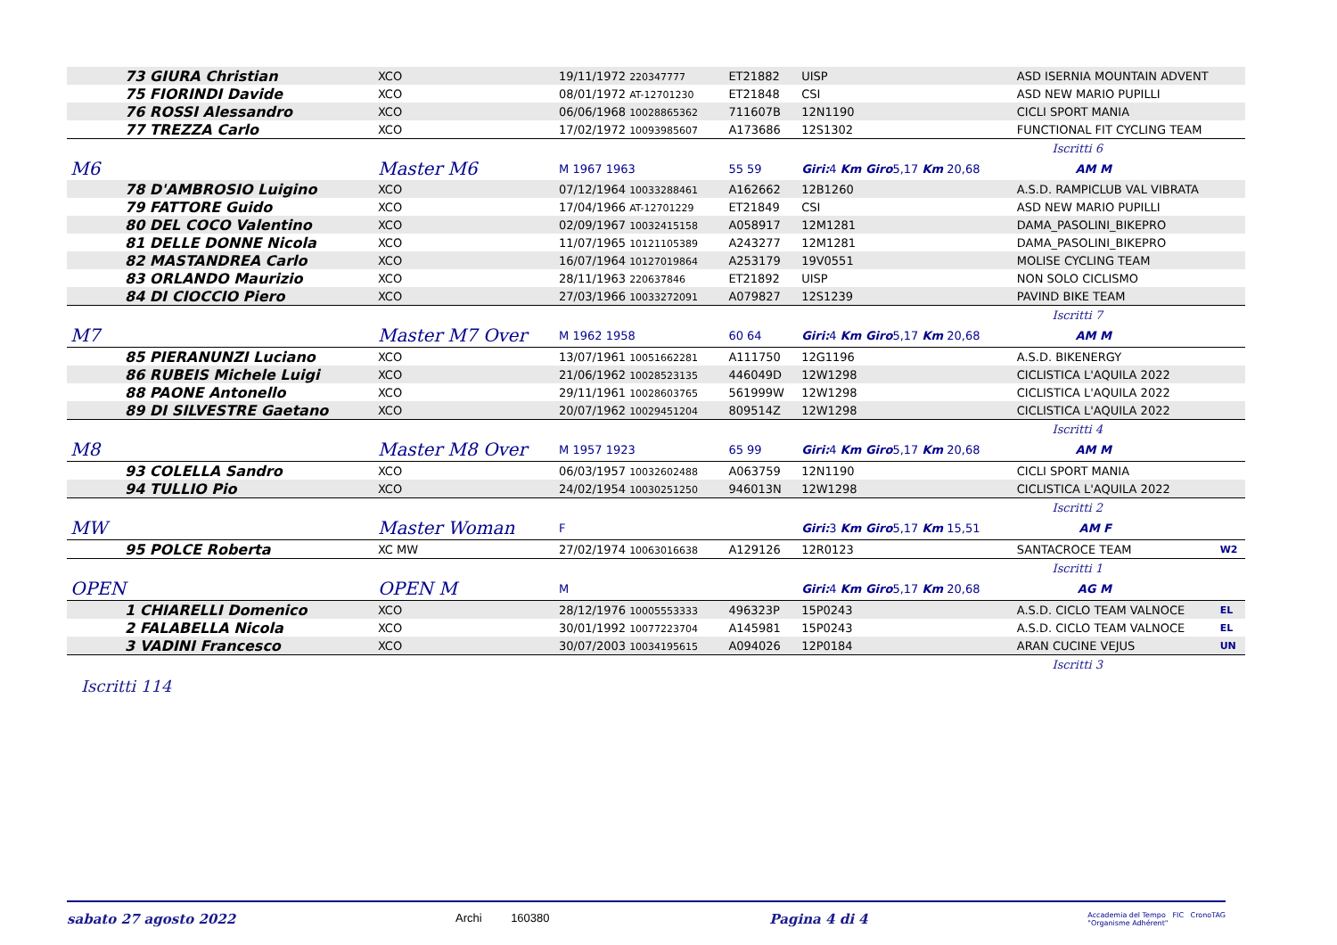| 73 GIURA Christian | | XCO | 19/11/1972 220347777 | ET21882 | UISP | ASD ISERNIA MOUNTAIN ADVENT | |
| 75 FIORINDI Davide | | XCO | 08/01/1972 AT-12701230 | ET21848 | CSI | ASD NEW MARIO PUPILLI | |
| 76 ROSSI Alessandro | | XCO | 06/06/1968 10028865362 | 711607B | 12N1190 | CICLI SPORT MANIA | |
| 77 TREZZA Carlo | | XCO | 17/02/1972 10093985607 | A173686 | 12S1302 | FUNCTIONAL FIT CYCLING TEAM | |
| Iscritti 6 | | | | | | | |
| M6 | Master M6 | | M 1967 1963 | 55 59 | Giri: 4 Km Giro 5,17 Km 20,68 | AM M | |
| 78 D'AMBROSIO Luigino | | XCO | 07/12/1964 10033288461 | A162662 | 12B1260 | A.S.D. RAMPICLUB VAL VIBRATA | |
| 79 FATTORE Guido | | XCO | 17/04/1966 AT-12701229 | ET21849 | CSI | ASD NEW MARIO PUPILLI | |
| 80 DEL COCO Valentino | | XCO | 02/09/1967 10032415158 | A058917 | 12M1281 | DAMA_PASOLINI_BIKEPRO | |
| 81 DELLE DONNE Nicola | | XCO | 11/07/1965 10121105389 | A243277 | 12M1281 | DAMA_PASOLINI_BIKEPRO | |
| 82 MASTANDREA Carlo | | XCO | 16/07/1964 10127019864 | A253179 | 19V0551 | MOLISE CYCLING TEAM | |
| 83 ORLANDO Maurizio | | XCO | 28/11/1963 220637846 | ET21892 | UISP | NON SOLO CICLISMO | |
| 84 DI CIOCCIO Piero | | XCO | 27/03/1966 10033272091 | A079827 | 12S1239 | PAVIND BIKE TEAM | |
| Iscritti 7 | | | | | | | |
| M7 | Master M7 Over | | M 1962 1958 | 60 64 | Giri: 4 Km Giro 5,17 Km 20,68 | AM M | |
| 85 PIERANUNZI Luciano | | XCO | 13/07/1961 10051662281 | A111750 | 12G1196 | A.S.D. BIKENERGY | |
| 86 RUBEIS Michele Luigi | | XCO | 21/06/1962 10028523135 | 446049D | 12W1298 | CICLISTICA L'AQUILA 2022 | |
| 88 PAONE Antonello | | XCO | 29/11/1961 10028603765 | 561999W | 12W1298 | CICLISTICA L'AQUILA 2022 | |
| 89 DI SILVESTRE Gaetano | | XCO | 20/07/1962 10029451204 | 809514Z | 12W1298 | CICLISTICA L'AQUILA 2022 | |
| Iscritti 4 | | | | | | | |
| M8 | Master M8 Over | | M 1957 1923 | 65 99 | Giri: 4 Km Giro 5,17 Km 20,68 | AM M | |
| 93 COLELLA Sandro | | XCO | 06/03/1957 10032602488 | A063759 | 12N1190 | CICLI SPORT MANIA | |
| 94 TULLIO Pio | | XCO | 24/02/1954 10030251250 | 946013N | 12W1298 | CICLISTICA L'AQUILA 2022 | |
| Iscritti 2 | | | | | | | |
| MW | Master Woman | | F | | Giri: 3 Km Giro 5,17 Km 15,51 | AM F | |
| 95 POLCE Roberta | | XC MW | 27/02/1974 10063016638 | A129126 | 12R0123 | SANTACROCE TEAM | W2 |
| Iscritti 1 | | | | | | | |
| OPEN | OPEN M | | M | | Giri: 4 Km Giro 5,17 Km 20,68 | AG M | |
| 1 CHIARELLI Domenico | | XCO | 28/12/1976 10005553333 | 496323P | 15P0243 | A.S.D. CICLO TEAM VALNOCE | EL |
| 2 FALABELLA Nicola | | XCO | 30/01/1992 10077223704 | A145981 | 15P0243 | A.S.D. CICLO TEAM VALNOCE | EL |
| 3 VADINI Francesco | | XCO | 30/07/2003 10034195615 | A094026 | 12P0184 | ARAN CUCINE VEJUS | UN |
| Iscritti 3 | | | | | | | |
Iscritti 114
sabato 27 agosto 2022 Archi 160380 Pagina 4 di 4 Accademia del Tempo FIC CronoTAG
"Organisme Adhérent"